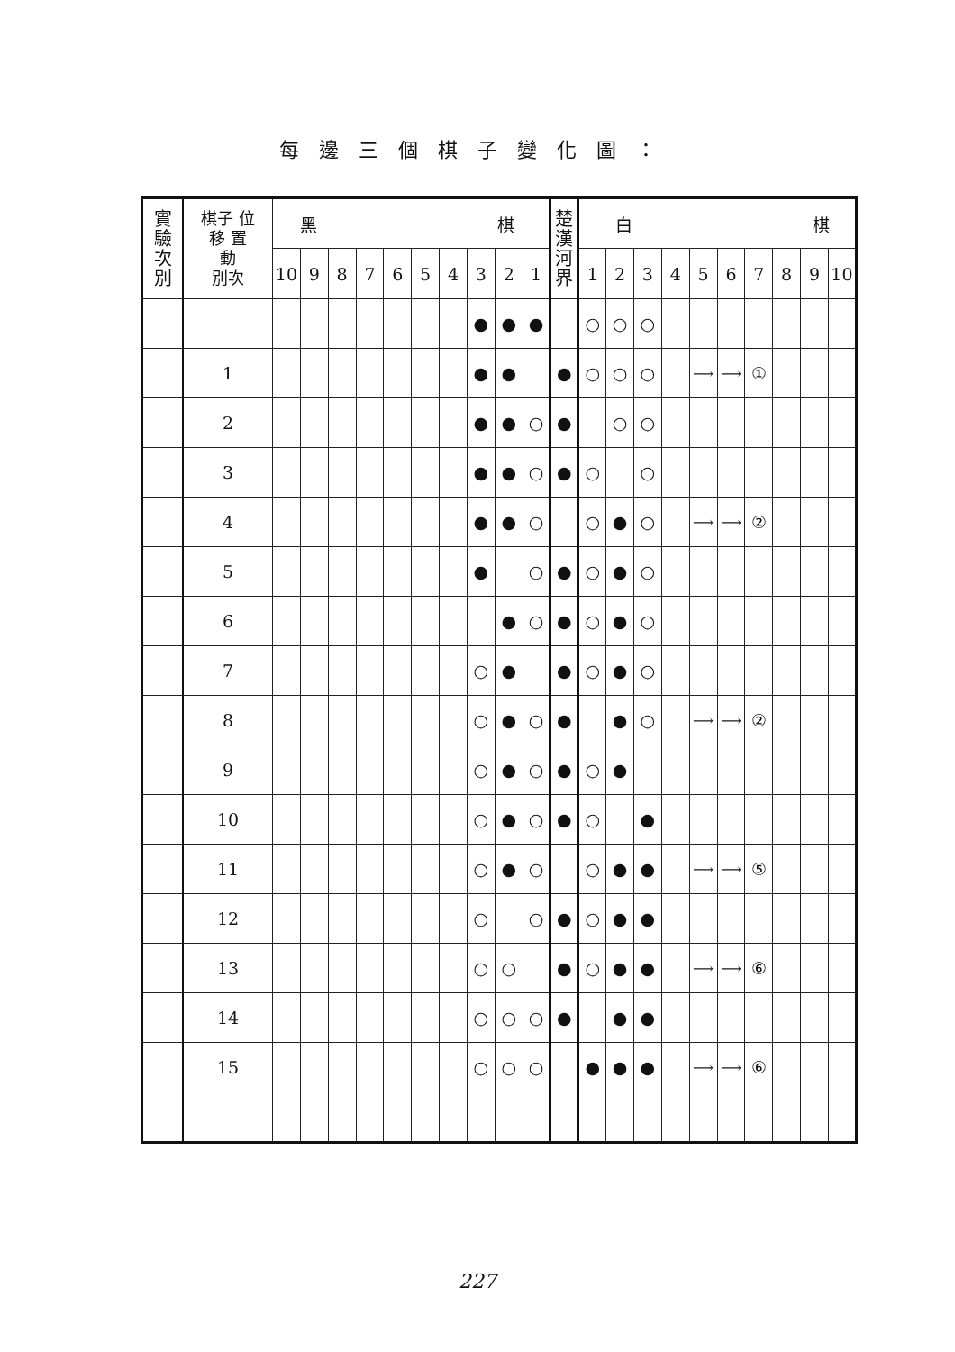每邊三個棋子變化圖：
| 實 驗 次 別 | 棋子 位 移 置 動 別次 | 黑 棋 | | | | | | | | | | 楚 漢 河 界 | 白 棋 | | | | | | | | | |
| --- | --- | --- | --- | --- | --- | --- | --- | --- | --- | --- | --- | --- | --- | --- | --- | --- | --- | --- | --- | --- | --- | --- |
| | | 10 | 9 | 8 | 7 | 6 | 5 | 4 | 3 | 2 | 1 | | 1 | 2 | 3 | 4 | 5 | 6 | 7 | 8 | 9 | 10 |
| | | | | | | | | | ● | ● | ● | | ○ | ○ | ○ | | | | | | | |
| | 1 | | | | | | | | ● | ● | | ● | ○ | ○ | ○ | | ⟶ | ⟶ | ① | | | |
| | 2 | | | | | | | | ● | ● | ○ | ● | | ○ | ○ | | | | | | | |
| | 3 | | | | | | | | ● | ● | ○ | ● | ○ | | ○ | | | | | | | |
| | 4 | | | | | | | | ● | ● | ○ | | ○ | ● | ○ | | ⟶ | ⟶ | ② | | | |
| | 5 | | | | | | | | ● | | ○ | ● | ○ | ● | ○ | | | | | | | |
| | 6 | | | | | | | | | ● | ○ | ● | ○ | ● | ○ | | | | | | | |
| | 7 | | | | | | | | ○ | ● | | ● | ○ | ● | ○ | | | | | | | |
| | 8 | | | | | | | | ○ | ● | ○ | ● | | ● | ○ | | ⟶ | ⟶ | ② | | | |
| | 9 | | | | | | | | ○ | ● | ○ | ● | ○ | ● | | | | | | | | |
| | 10 | | | | | | | | ○ | ● | ○ | ● | ○ | | ● | | | | | | | |
| | 11 | | | | | | | | ○ | ● | ○ | | ○ | ● | ● | | ⟶ | ⟶ | ⑤ | | | |
| | 12 | | | | | | | | ○ | | ○ | ● | ○ | ● | ● | | | | | | | |
| | 13 | | | | | | | | ○ | ○ | | ● | ○ | ● | ● | | ⟶ | ⟶ | ⑥ | | | |
| | 14 | | | | | | | | ○ | ○ | ○ | ● | | ● | ● | | | | | | | |
| | 15 | | | | | | | | ○ | ○ | ○ | | ● | ● | ● | | ⟶ | ⟶ | ⑥ | | | |
227